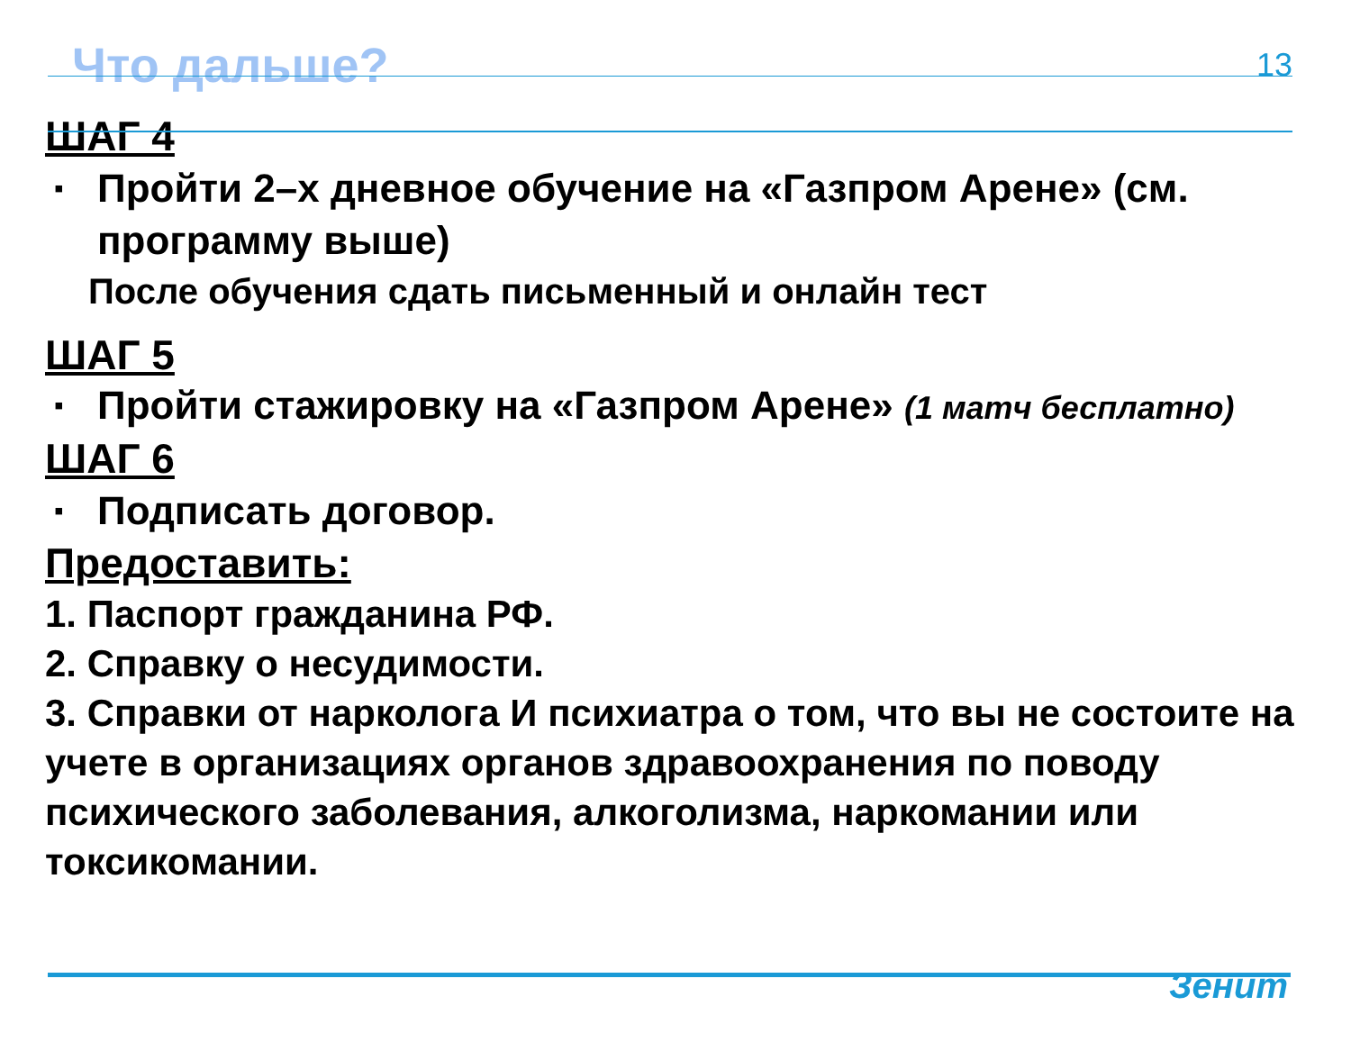Что дальше? 13
ШАГ 4
▪ Пройти 2–х дневное обучение на «Газпром Арене» (см. программу выше)
После обучения сдать письменный и онлайн тест
ШАГ 5
▪ Пройти стажировку на «Газпром Арене» (1 матч бесплатно)
ШАГ 6
▪ Подписать договор.
Предоставить:
1. Паспорт гражданина РФ.
2. Справку о несудимости.
3. Справки от нарколога И психиатра о том, что вы не состоите на учете в организациях органов здравоохранения по поводу психического заболевания, алкоголизма, наркомании или токсикомании.
Зенит